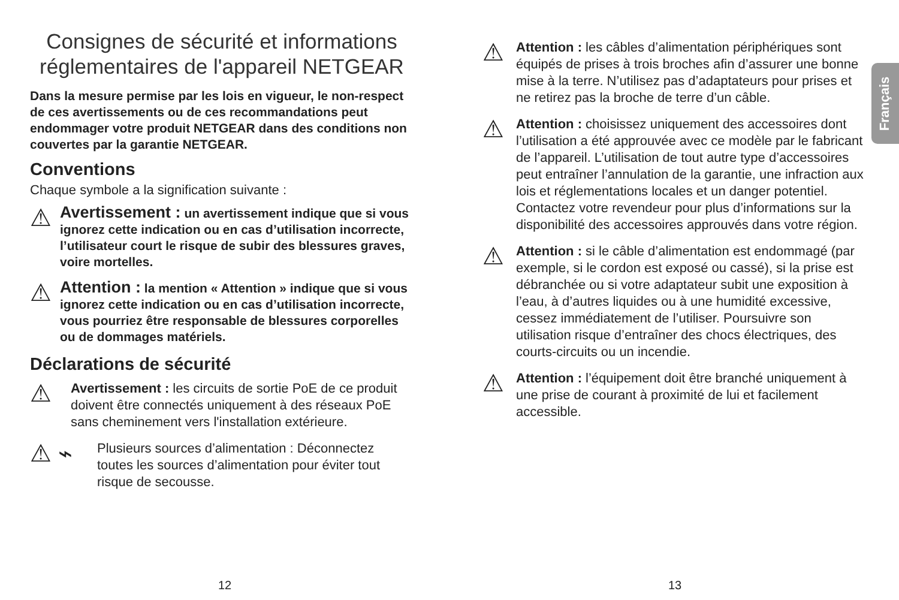Consignes de sécurité et informations réglementaires de l'appareil NETGEAR
Dans la mesure permise par les lois en vigueur, le non-respect de ces avertissements ou de ces recommandations peut endommager votre produit NETGEAR dans des conditions non couvertes par la garantie NETGEAR.
Conventions
Chaque symbole a la signification suivante :
⚠
Avertissement : un avertissement indique que si vous ignorez cette indication ou en cas d’utilisation incorrecte, l’utilisateur court le risque de subir des blessures graves, voire mortelles.
⚠
Attention : la mention « Attention » indique que si vous ignorez cette indication ou en cas d’utilisation incorrecte, vous pourriez être responsable de blessures corporelles ou de dommages matériels.
Déclarations de sécurité
⚠
Avertissement : les circuits de sortie PoE de ce produit doivent être connectés uniquement à des réseaux PoE sans cheminement vers l'installation extérieure.
⚠ ⌁
Plusieurs sources d’alimentation : Déconnectez toutes les sources d’alimentation pour éviter tout risque de secousse.
⚠
Attention : les câbles d’alimentation périphériques sont équipés de prises à trois broches afin d’assurer une bonne mise à la terre. N’utilisez pas d’adaptateurs pour prises et ne retirez pas la broche de terre d’un câble.
⚠
Attention : choisissez uniquement des accessoires dont l’utilisation a été approuvée avec ce modèle par le fabricant de l’appareil. L’utilisation de tout autre type d’accessoires peut entraîner l’annulation de la garantie, une infraction aux lois et réglementations locales et un danger potentiel. Contactez votre revendeur pour plus d’informations sur la disponibilité des accessoires approuvés dans votre région.
⚠
Attention : si le câble d’alimentation est endommagé (par exemple, si le cordon est exposé ou cassé), si la prise est débranchée ou si votre adaptateur subit une exposition à l’eau, à d’autres liquides ou à une humidité excessive, cessez immédiatement de l’utiliser. Poursuivre son utilisation risque d’entraîner des chocs électriques, des courts-circuits ou un incendie.
⚠
Attention : l’équipement doit être branché uniquement à une prise de courant à proximité de lui et facilement accessible.
Français
12 13